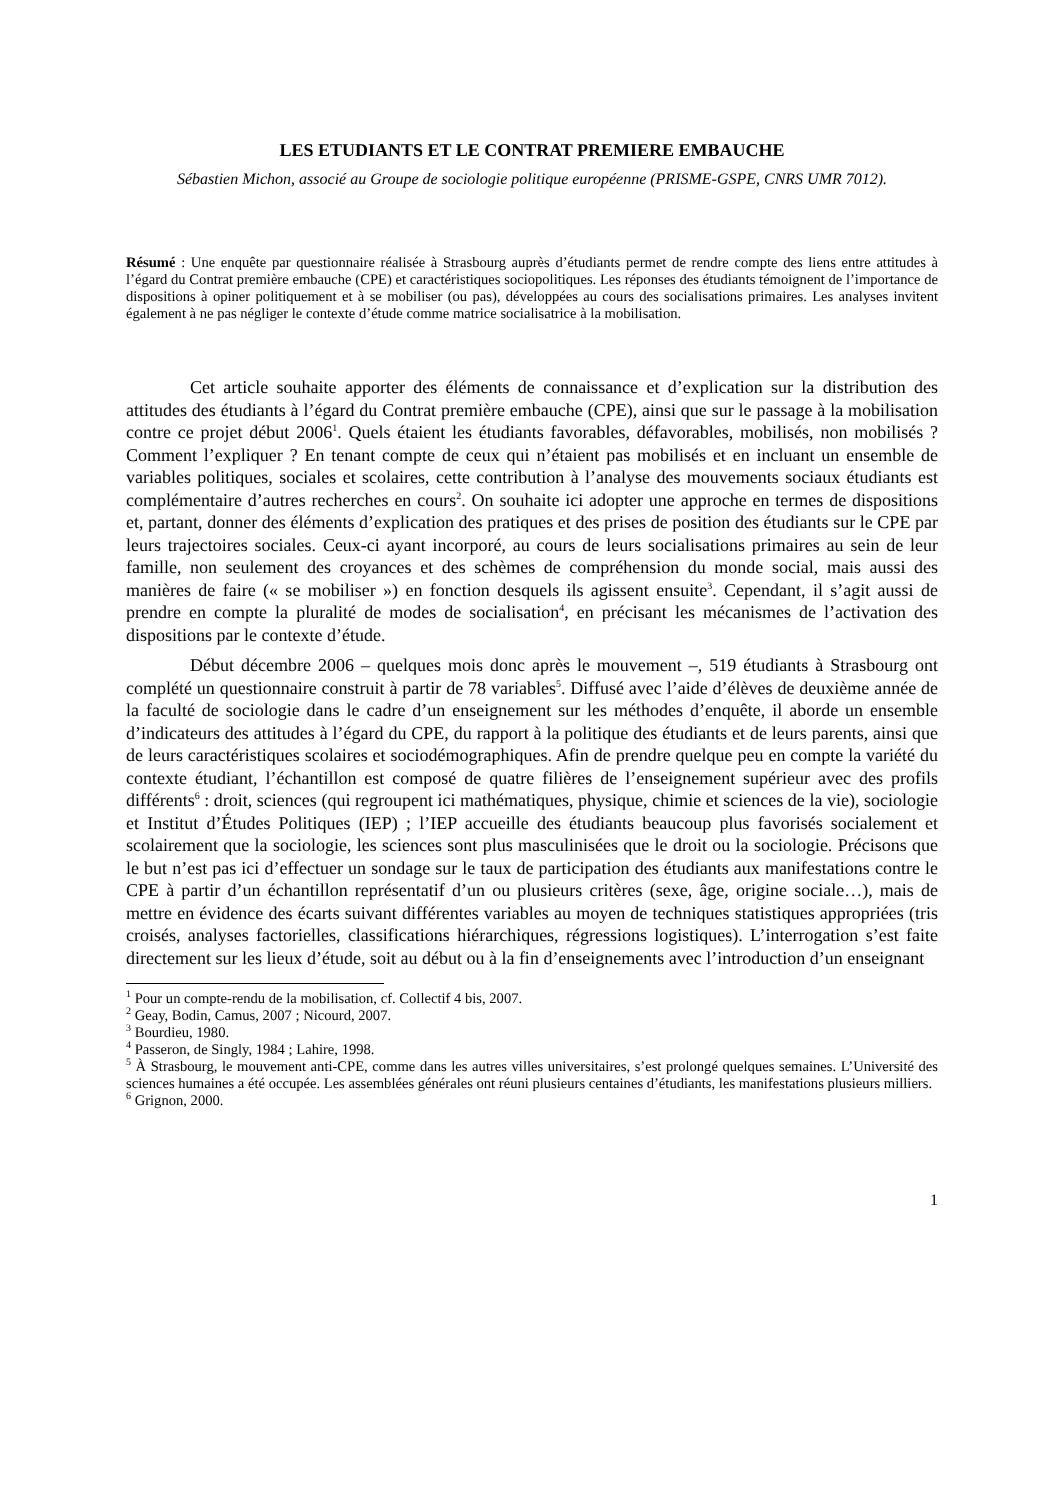LES ETUDIANTS ET LE CONTRAT PREMIERE EMBAUCHE
Sébastien Michon, associé au Groupe de sociologie politique européenne (PRISME-GSPE, CNRS UMR 7012).
Résumé : Une enquête par questionnaire réalisée à Strasbourg auprès d’étudiants permet de rendre compte des liens entre attitudes à l’égard du Contrat première embauche (CPE) et caractéristiques sociopolitiques. Les réponses des étudiants témoignent de l’importance de dispositions à opiner politiquement et à se mobiliser (ou pas), développées au cours des socialisations primaires. Les analyses invitent également à ne pas négliger le contexte d’étude comme matrice socialisatrice à la mobilisation.
Cet article souhaite apporter des éléments de connaissance et d’explication sur la distribution des attitudes des étudiants à l’égard du Contrat première embauche (CPE), ainsi que sur le passage à la mobilisation contre ce projet début 2006<sup>1</sup>. Quels étaient les étudiants favorables, défavorables, mobilisés, non mobilisés ? Comment l’expliquer ? En tenant compte de ceux qui n’étaient pas mobilisés et en incluant un ensemble de variables politiques, sociales et scolaires, cette contribution à l’analyse des mouvements sociaux étudiants est complémentaire d’autres recherches en cours<sup>2</sup>. On souhaite ici adopter une approche en termes de dispositions et, partant, donner des éléments d’explication des pratiques et des prises de position des étudiants sur le CPE par leurs trajectoires sociales. Ceux-ci ayant incorporé, au cours de leurs socialisations primaires au sein de leur famille, non seulement des croyances et des schèmes de compréhension du monde social, mais aussi des manières de faire (« se mobiliser ») en fonction desquels ils agissent ensuite<sup>3</sup>. Cependant, il s’agit aussi de prendre en compte la pluralité de modes de socialisation<sup>4</sup>, en précisant les mécanismes de l’activation des dispositions par le contexte d’étude.
Début décembre 2006 – quelques mois donc après le mouvement –, 519 étudiants à Strasbourg ont complété un questionnaire construit à partir de 78 variables<sup>5</sup>. Diffusé avec l’aide d’élèves de deuxième année de la faculté de sociologie dans le cadre d’un enseignement sur les méthodes d’enquête, il aborde un ensemble d’indicateurs des attitudes à l’égard du CPE, du rapport à la politique des étudiants et de leurs parents, ainsi que de leurs caractéristiques scolaires et sociodémographiques. Afin de prendre quelque peu en compte la variété du contexte étudiant, l’échantillon est composé de quatre filières de l’enseignement supérieur avec des profils différents<sup>6</sup> : droit, sciences (qui regroupent ici mathématiques, physique, chimie et sciences de la vie), sociologie et Institut d’Études Politiques (IEP) ; l’IEP accueille des étudiants beaucoup plus favorisés socialement et scolairement que la sociologie, les sciences sont plus masculinisées que le droit ou la sociologie. Précisons que le but n’est pas ici d’effectuer un sondage sur le taux de participation des étudiants aux manifestations contre le CPE à partir d’un échantillon représentatif d’un ou plusieurs critères (sexe, âge, origine sociale…), mais de mettre en évidence des écarts suivant différentes variables au moyen de techniques statistiques appropriées (tris croisés, analyses factorielles, classifications hiérarchiques, régressions logistiques). L’interrogation s’est faite directement sur les lieux d’étude, soit au début ou à la fin d’enseignements avec l’introduction d’un enseignant
<sup>1</sup> Pour un compte-rendu de la mobilisation, cf. Collectif 4 bis, 2007.
<sup>2</sup> Geay, Bodin, Camus, 2007 ; Nicourd, 2007.
<sup>3</sup> Bourdieu, 1980.
<sup>4</sup> Passeron, de Singly, 1984 ; Lahire, 1998.
<sup>5</sup> À Strasbourg, le mouvement anti-CPE, comme dans les autres villes universitaires, s’est prolongé quelques semaines. L’Université des sciences humaines a été occupée. Les assemblées générales ont réuni plusieurs centaines d’étudiants, les manifestations plusieurs milliers.
<sup>6</sup> Grignon, 2000.
1